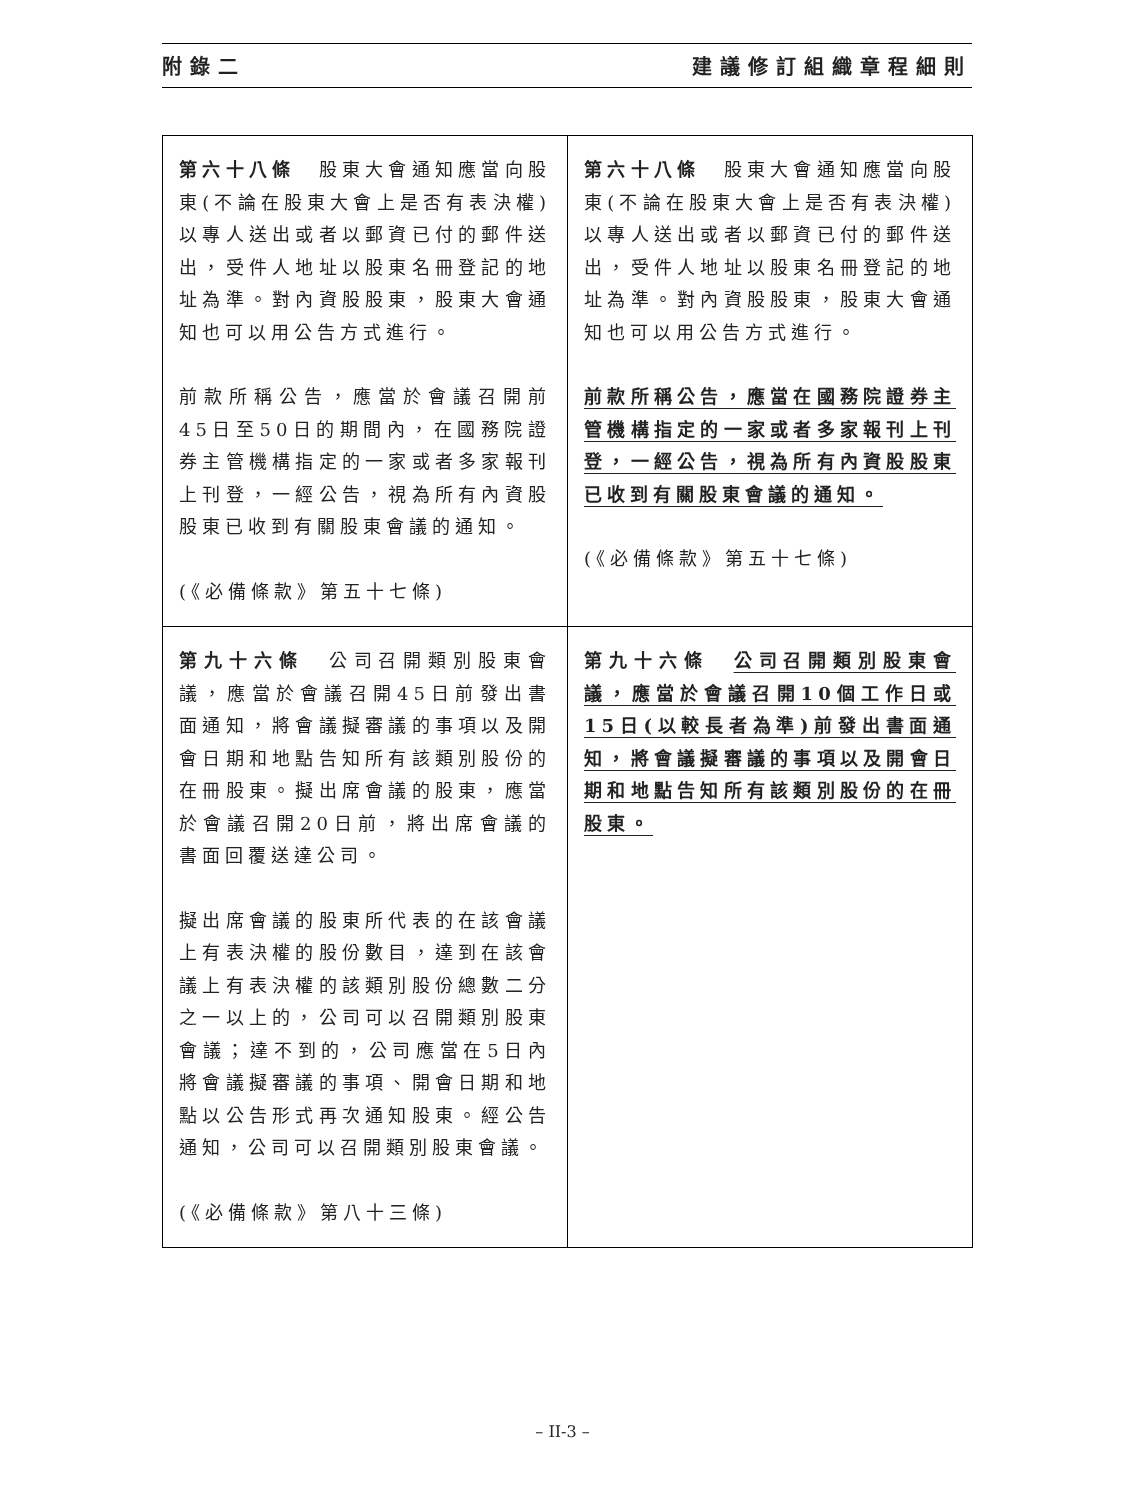附錄二 建議修訂組織章程細則
| 第六十八條 股東大會通知應當向股東(不論在股東大會上是否有表決權)以專人送出或者以郵資已付的郵件送出，受件人地址以股東名冊登記的地址為準。對內資股股東，股東大會通知也可以用公告方式進行。 前款所稱公告，應當於會議召開前45日至50日的期間內，在國務院證券主管機構指定的一家或者多家報刊上刊登，一經公告，視為所有內資股股東已收到有關股東會議的通知。 (《必備條款》第五十七條) | 第六十八條 股東大會通知應當向股東(不論在股東大會上是否有表決權)以專人送出或者以郵資已付的郵件送出，受件人地址以股東名冊登記的地址為準。對內資股股東，股東大會通知也可以用公告方式進行。 前款所稱公告，應當在國務院證券主管機構指定的一家或者多家報刊上刊登，一經公告，視為所有內資股股東已收到有關股東會議的通知。 (《必備條款》第五十七條) |
| 第九十六條 公司召開類別股東會議，應當於會議召開45日前發出書面通知，將會議擬審議的事項以及開會日期和地點告知所有該類別股份的在冊股東。擬出席會議的股東，應當於會議召開20日前，將出席會議的書面回覆送達公司。 擬出席會議的股東所代表的在該會議上有表決權的股份數目，達到在該會議上有表決權的該類別股份總數二分之一以上的，公司可以召開類別股東會議；達不到的，公司應當在5日內將會議擬審議的事項、開會日期和地點以公告形式再次通知股東。經公告通知，公司可以召開類別股東會議。 (《必備條款》第八十三條) | 第九十六條 公司召開類別股東會議，應當於會議召開10個工作日或15日(以較長者為準)前發出書面通知，將會議擬審議的事項以及開會日期和地點告知所有該類別股份的在冊股東。 |
– II-3 –